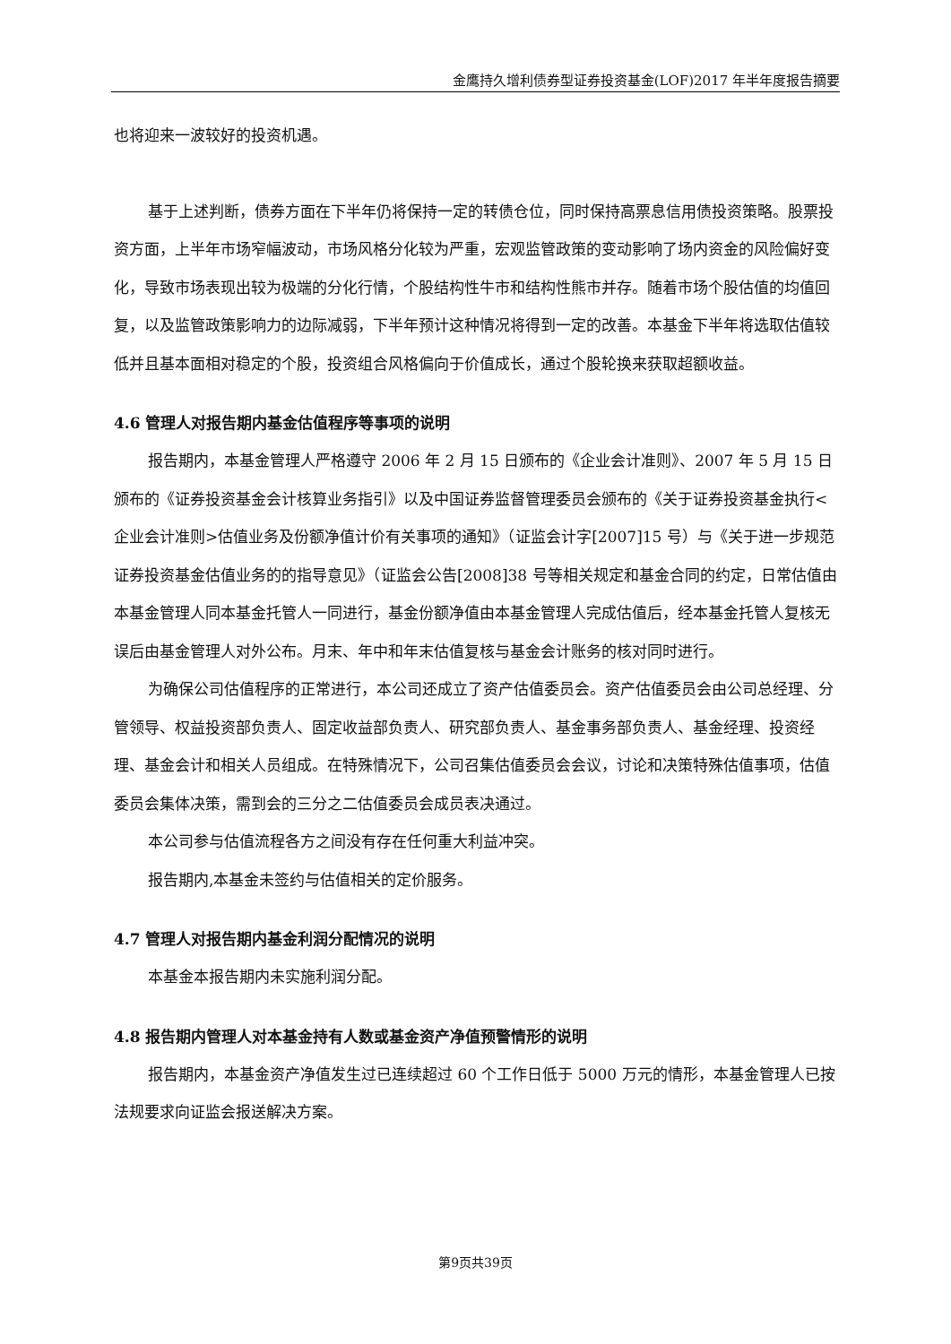金鹰持久增利债券型证券投资基金(LOF)2017 年半年度报告摘要
也将迎来一波较好的投资机遇。
基于上述判断，债券方面在下半年仍将保持一定的转债仓位，同时保持高票息信用债投资策略。股票投资方面，上半年市场窄幅波动，市场风格分化较为严重，宏观监管政策的变动影响了场内资金的风险偏好变化，导致市场表现出较为极端的分化行情，个股结构性牛市和结构性熊市并存。随着市场个股估值的均值回复，以及监管政策影响力的边际减弱，下半年预计这种情况将得到一定的改善。本基金下半年将选取估值较低并且基本面相对稳定的个股，投资组合风格偏向于价值成长，通过个股轮换来获取超额收益。
4.6 管理人对报告期内基金估值程序等事项的说明
报告期内，本基金管理人严格遵守 2006 年 2 月 15 日颁布的《企业会计准则》、2007 年 5 月 15 日颁布的《证券投资基金会计核算业务指引》以及中国证券监督管理委员会颁布的《关于证券投资基金执行<企业会计准则>估值业务及份额净值计价有关事项的通知》（证监会计字[2007]15 号）与《关于进一步规范证券投资基金估值业务的的指导意见》（证监会公告[2008]38 号等相关规定和基金合同的约定，日常估值由本基金管理人同本基金托管人一同进行，基金份额净值由本基金管理人完成估值后，经本基金托管人复核无误后由基金管理人对外公布。月末、年中和年末估值复核与基金会计账务的核对同时进行。
为确保公司估值程序的正常进行，本公司还成立了资产估值委员会。资产估值委员会由公司总经理、分管领导、权益投资部负责人、固定收益部负责人、研究部负责人、基金事务部负责人、基金经理、投资经理、基金会计和相关人员组成。在特殊情况下，公司召集估值委员会会议，讨论和决策特殊估值事项，估值委员会集体决策，需到会的三分之二估值委员会成员表决通过。
本公司参与估值流程各方之间没有存在任何重大利益冲突。
报告期内,本基金未签约与估值相关的定价服务。
4.7 管理人对报告期内基金利润分配情况的说明
本基金本报告期内未实施利润分配。
4.8 报告期内管理人对本基金持有人数或基金资产净值预警情形的说明
报告期内，本基金资产净值发生过已连续超过 60 个工作日低于 5000 万元的情形，本基金管理人已按法规要求向证监会报送解决方案。
第9页共39页